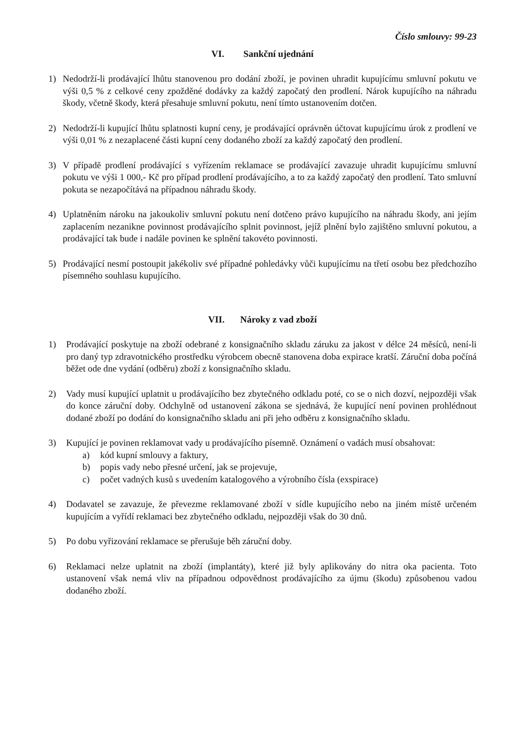Číslo smlouvy: 99-23
VI. Sankční ujednání
1) Nedodrží-li prodávající lhůtu stanovenou pro dodání zboží, je povinen uhradit kupujícímu smluvní pokutu ve výši 0,5 % z celkové ceny zpožděné dodávky za každý započatý den prodlení. Nárok kupujícího na náhradu škody, včetně škody, která přesahuje smluvní pokutu, není tímto ustanovením dotčen.
2) Nedodrží-li kupující lhůtu splatnosti kupní ceny, je prodávající oprávněn účtovat kupujícímu úrok z prodlení ve výši 0,01 % z nezaplacené části kupní ceny dodaného zboží za každý započatý den prodlení.
3) V případě prodlení prodávající s vyřízením reklamace se prodávající zavazuje uhradit kupujícímu smluvní pokutu ve výši 1 000,- Kč pro případ prodlení prodávajícího, a to za každý započatý den prodlení. Tato smluvní pokuta se nezapočítává na případnou náhradu škody.
4) Uplatněním nároku na jakoukoliv smluvní pokutu není dotčeno právo kupujícího na náhradu škody, ani jejím zaplacením nezanikne povinnost prodávajícího splnit povinnost, jejíž plnění bylo zajištěno smluvní pokutou, a prodávající tak bude i nadále povinen ke splnění takovéto povinnosti.
5) Prodávající nesmí postoupit jakékoliv své případné pohledávky vůči kupujícímu na třetí osobu bez předchozího písemného souhlasu kupujícího.
VII. Nároky z vad zboží
1) Prodávající poskytuje na zboží odebrané z konsignačního skladu záruku za jakost v délce 24 měsíců, není-li pro daný typ zdravotnického prostředku výrobcem obecně stanovena doba expirace kratší. Záruční doba počíná běžet ode dne vydání (odběru) zboží z konsignačního skladu.
2) Vady musí kupující uplatnit u prodávajícího bez zbytečného odkladu poté, co se o nich dozví, nejpozději však do konce záruční doby. Odchylně od ustanovení zákona se sjednává, že kupující není povinen prohlédnout dodané zboží po dodání do konsignačního skladu ani při jeho odběru z konsignačního skladu.
3) Kupující je povinen reklamovat vady u prodávajícího písemně. Oznámení o vadách musí obsahovat:
a) kód kupní smlouvy a faktury,
b) popis vady nebo přesné určení, jak se projevuje,
c) počet vadných kusů s uvedením katalogového a výrobního čísla (exspirace)
4) Dodavatel se zavazuje, že převezme reklamované zboží v sídle kupujícího nebo na jiném místě určeném kupujícím a vyřídí reklamaci bez zbytečného odkladu, nejpozději však do 30 dnů.
5) Po dobu vyřizování reklamace se přerušuje běh záruční doby.
6) Reklamaci nelze uplatnit na zboží (implantáty), které již byly aplikovány do nitra oka pacienta. Toto ustanovení však nemá vliv na případnou odpovědnost prodávajícího za újmu (škodu) způsobenou vadou dodaného zboží.